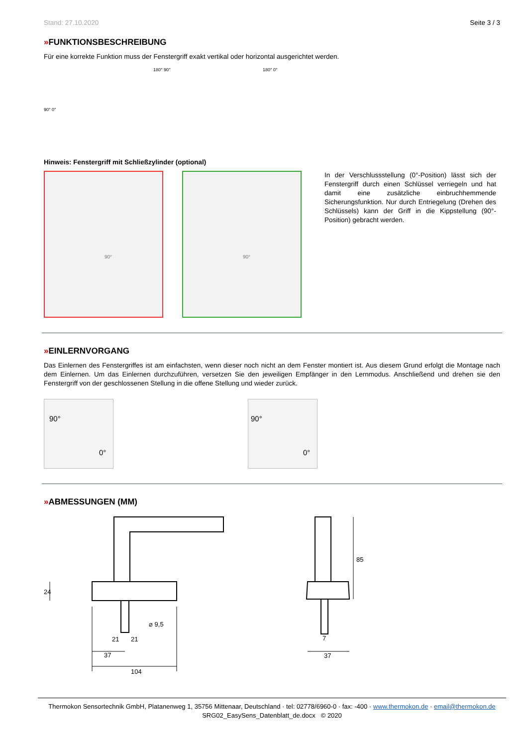Stand: 27.10.2020 Seite 3 / 3
»FUNKTIONSBESCHREIBUNG
Für eine korrekte Funktion muss der Fenstergriff exakt vertikal oder horizontal ausgerichtet werden.
90° 0°
180° 90° 180° 0°
Hinweis: Fenstergriff mit Schließzylinder (optional)
90° 90°
In der Verschlussstellung (0°-Position) lässt sich der Fenstergriff durch einen Schlüssel verriegeln und hat damit eine zusätzliche einbruchhemmende Sicherungsfunktion. Nur durch Entriegelung (Drehen des Schlüssels) kann der Griff in die Kippstellung (90°-Position) gebracht werden.
»EINLERNVORGANG
Das Einlernen des Fenstergriffes ist am einfachsten, wenn dieser noch nicht an dem Fenster montiert ist. Aus diesem Grund erfolgt die Montage nach dem Einlernen. Um das Einlernen durchzuführen, versetzen Sie den jeweiligen Empfänger in den Lernmodus. Anschließend und drehen sie den Fenstergriff von der geschlossenen Stellung in die offene Stellung und wieder zurück.
90°
0°
90°
0°
»ABMESSUNGEN (MM)
24
⌀ 9,5
21
21
37
104
85
7
37
Thermokon Sensortechnik GmbH, Platanenweg 1, 35756 Mittenaar, Deutschland · tel: 02778/6960-0 · fax: -400 · www.thermokon.de · email@thermokon.de
SRG02_EasySens_Datenblatt_de.docx © 2020